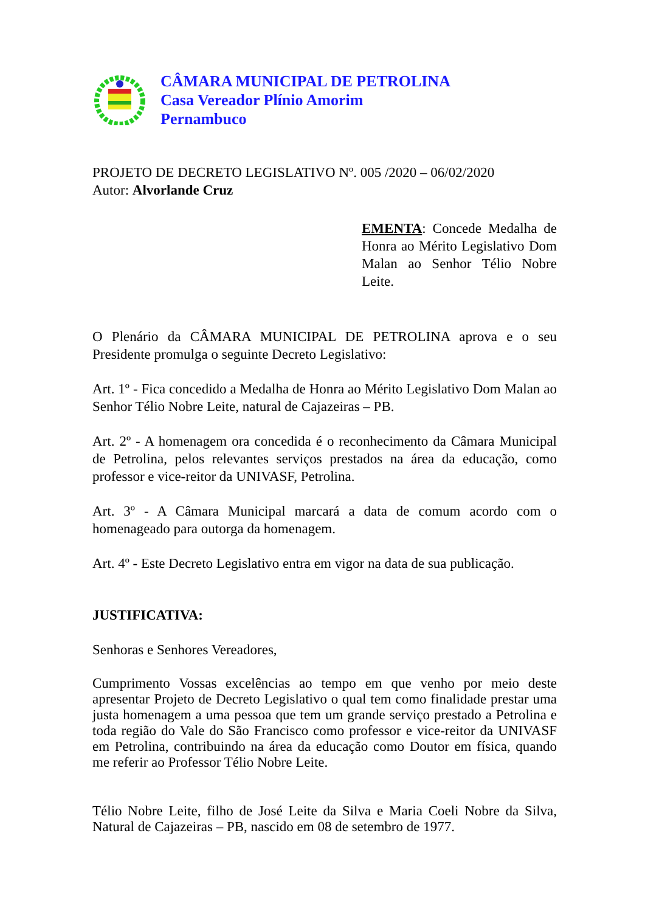CÂMARA MUNICIPAL DE PETROLINA
Casa Vereador Plínio Amorim
Pernambuco
PROJETO DE DECRETO LEGISLATIVO Nº. 005 /2020 – 06/02/2020
Autor: Alvorlande Cruz
EMENTA: Concede Medalha de Honra ao Mérito Legislativo Dom Malan ao Senhor Télio Nobre Leite.
O Plenário da CÂMARA MUNICIPAL DE PETROLINA aprova e o seu Presidente promulga o seguinte Decreto Legislativo:
Art. 1º - Fica concedido a Medalha de Honra ao Mérito Legislativo Dom Malan ao Senhor Télio Nobre Leite, natural de Cajazeiras – PB.
Art. 2º - A homenagem ora concedida é o reconhecimento da Câmara Municipal de Petrolina, pelos relevantes serviços prestados na área da educação, como professor e vice-reitor da UNIVASF, Petrolina.
Art. 3º - A Câmara Municipal marcará a data de comum acordo com o homenageado para outorga da homenagem.
Art. 4º - Este Decreto Legislativo entra em vigor na data de sua publicação.
JUSTIFICATIVA:
Senhoras e Senhores Vereadores,
Cumprimento Vossas excelências ao tempo em que venho por meio deste apresentar Projeto de Decreto Legislativo o qual tem como finalidade prestar uma justa homenagem a uma pessoa que tem um grande serviço prestado a Petrolina e toda região do Vale do São Francisco como professor e vice-reitor da UNIVASF em Petrolina, contribuindo na área da educação como Doutor em física, quando me referir ao Professor Télio Nobre Leite.
Télio Nobre Leite, filho de José Leite da Silva e Maria Coeli Nobre da Silva, Natural de Cajazeiras – PB, nascido em 08 de setembro de 1977.